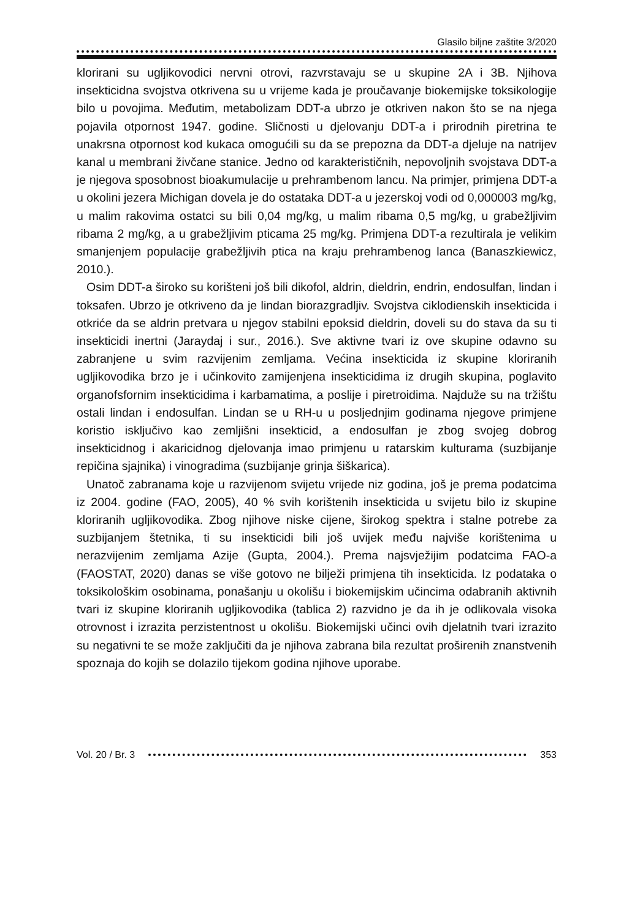Glasilo biljne zaštite 3/2020
klorirani su ugljikovodici nervni otrovi, razvrstavaju se u skupine 2A i 3B. Njihova insekticidna svojstva otkrivena su u vrijeme kada je proučavanje biokemijske toksikologije bilo u povojima. Međutim, metabolizam DDT-a ubrzo je otkriven nakon što se na njega pojavila otpornost 1947. godine. Sličnosti u djelovanju DDT-a i prirodnih piretrina te unakrsna otpornost kod kukaca omogućili su da se prepozna da DDT-a djeluje na natrijev kanal u membrani živčane stanice. Jedno od karakterističnih, nepovoljnih svojstava DDT-a je njegova sposobnost bioakumulacije u prehrambenom lancu. Na primjer, primjena DDT-a u okolini jezera Michigan dovela je do ostataka DDT-a u jezerskoj vodi od 0,000003 mg/kg, u malim rakovima ostatci su bili 0,04 mg/kg, u malim ribama 0,5 mg/kg, u grabežljivim ribama 2 mg/kg, a u grabežljivim pticama 25 mg/kg. Primjena DDT-a rezultirala je velikim smanjenjem populacije grabežljivih ptica na kraju prehrambenog lanca (Banaszkiewicz, 2010.).
Osim DDT-a široko su korišteni još bili dikofol, aldrin, dieldrin, endrin, endosulfan, lindan i toksafen. Ubrzo je otkriveno da je lindan biorazgradljiv. Svojstva ciklodienskih insekticida i otkriće da se aldrin pretvara u njegov stabilni epoksid dieldrin, doveli su do stava da su ti insekticidi inertni (Jaraydaj i sur., 2016.). Sve aktivne tvari iz ove skupine odavno su zabranjene u svim razvijenim zemljama. Većina insekticida iz skupine kloriranih ugljikovodika brzo je i učinkovito zamijenjena insekticidima iz drugih skupina, poglavito organofsfornim insekticidima i karbamatima, a poslije i piretroidima. Najduže su na tržištu ostali lindan i endosulfan. Lindan se u RH-u u posljednjim godinama njegove primjene koristio isključivo kao zemljišni insekticid, a endosulfan je zbog svojeg dobrog insekticidnog i akaricidnog djelovanja imao primjenu u ratarskim kulturama (suzbijanje repičina sjajnika) i vinogradima (suzbijanje grinja šiškarica).
Unatoč zabranama koje u razvijenom svijetu vrijede niz godina, još je prema podatcima iz 2004. godine (FAO, 2005), 40 % svih korištenih insekticida u svijetu bilo iz skupine kloriranih ugljikovodika. Zbog njihove niske cijene, širokog spektra i stalne potrebe za suzbijanjem štetnika, ti su insekticidi bili još uvijek među najviše korištenima u nerazvijenim zemljama Azije (Gupta, 2004.). Prema najsvježijim podatcima FAO-a (FAOSTAT, 2020) danas se više gotovo ne bilježi primjena tih insekticida. Iz podataka o toksikološkim osobinama, ponašanju u okolišu i biokemijskim učincima odabranih aktivnih tvari iz skupine kloriranih ugljikovodika (tablica 2) razvidno je da ih je odlikovala visoka otrovnost i izrazita perzistentnost u okolišu. Biokemijski učinci ovih djelatnih tvari izrazito su negativni te se može zaključiti da je njihova zabrana bila rezultat proširenih znanstvenih spoznaja do kojih se dolazilo tijekom godina njihove uporabe.
Vol. 20 / Br. 3 353